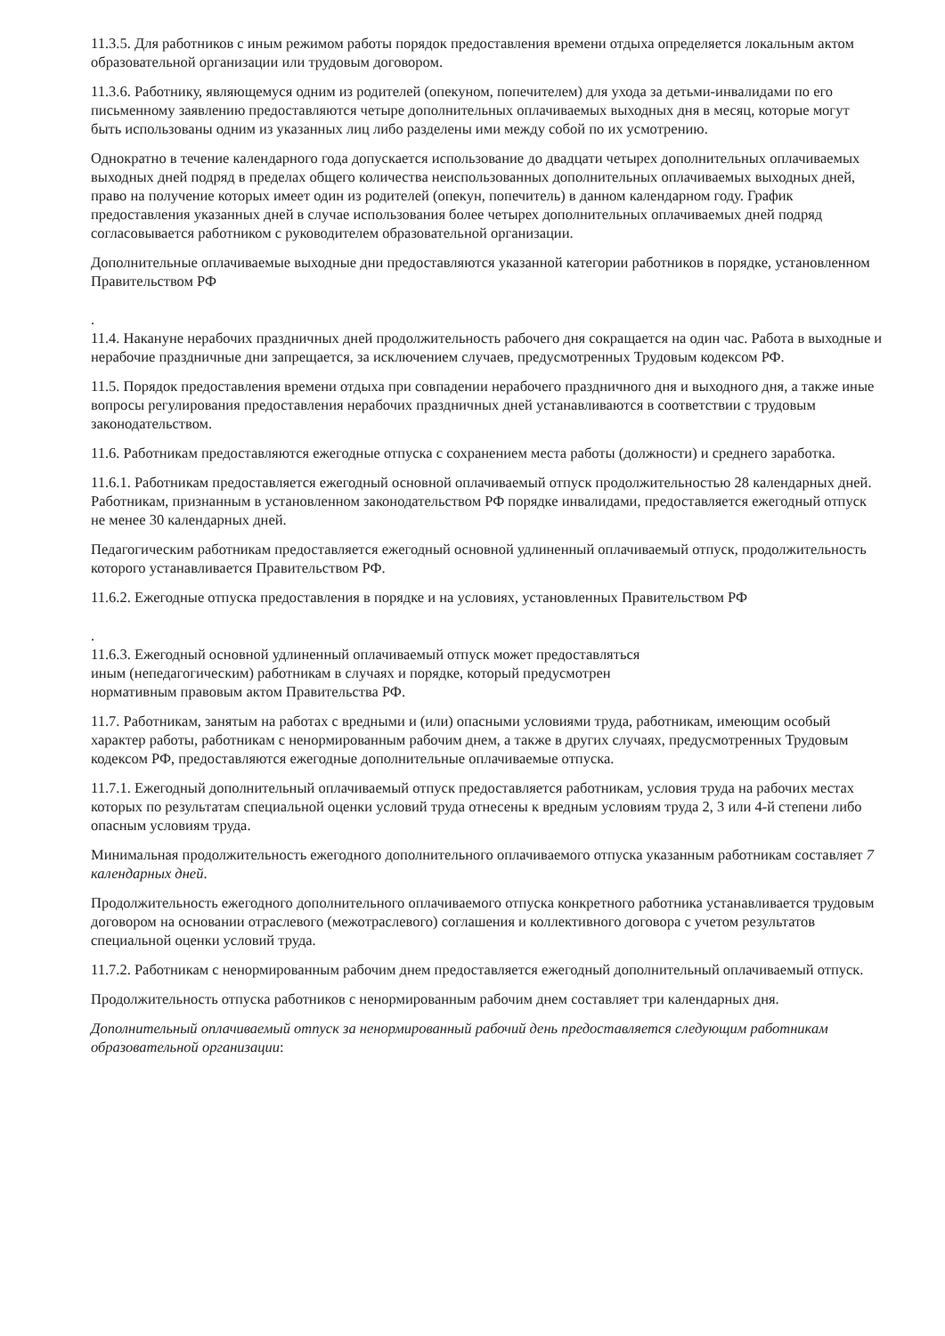11.3.5. Для работников с иным режимом работы порядок предоставления времени отдыха определяется локальным актом образовательной организации или трудовым договором.
11.3.6. Работнику, являющемуся одним из родителей (опекуном, попечителем) для ухода за детьми-инвалидами по его письменному заявлению предоставляются четыре дополнительных оплачиваемых выходных дня в месяц, которые могут быть использованы одним из указанных лиц либо разделены ими между собой по их усмотрению.
Однократно в течение календарного года допускается использование до двадцати четырех дополнительных оплачиваемых выходных дней подряд в пределах общего количества неиспользованных дополнительных оплачиваемых выходных дней, право на получение которых имеет один из родителей (опекун, попечитель) в данном календарном году. График предоставления указанных дней в случае использования более четырех дополнительных оплачиваемых дней подряд согласовывается работником с руководителем образовательной организации.
Дополнительные оплачиваемые выходные дни предоставляются указанной категории работников в порядке, установленном Правительством РФ
.
11.4. Накануне нерабочих праздничных дней продолжительность рабочего дня сокращается на один час. Работа в выходные и нерабочие праздничные дни запрещается, за исключением случаев, предусмотренных Трудовым кодексом РФ.
11.5. Порядок предоставления времени отдыха при совпадении нерабочего праздничного дня и выходного дня, а также иные вопросы регулирования предоставления нерабочих праздничных дней устанавливаются в соответствии с трудовым законодательством.
11.6. Работникам предоставляются ежегодные отпуска с сохранением места работы (должности) и среднего заработка.
11.6.1. Работникам предоставляется ежегодный основной оплачиваемый отпуск продолжительностью 28 календарных дней. Работникам, признанным в установленном законодательством РФ порядке инвалидами, предоставляется ежегодный отпуск не менее 30 календарных дней.
Педагогическим работникам предоставляется ежегодный основной удлиненный оплачиваемый отпуск, продолжительность которого устанавливается Правительством РФ.
11.6.2. Ежегодные отпуска предоставления в порядке и на условиях, установленных Правительством РФ
.
11.6.3. Ежегодный основной удлиненный оплачиваемый отпуск может предоставляться
иным (непедагогическим) работникам в случаях и порядке, который предусмотрен
нормативным правовым актом Правительства РФ.
11.7. Работникам, занятым на работах с вредными и (или) опасными условиями труда, работникам, имеющим особый характер работы, работникам с ненормированным рабочим днем, а также в других случаях, предусмотренных Трудовым кодексом РФ, предоставляются ежегодные дополнительные оплачиваемые отпуска.
11.7.1. Ежегодный дополнительный оплачиваемый отпуск предоставляется работникам, условия труда на рабочих местах которых по результатам специальной оценки условий труда отнесены к вредным условиям труда 2, 3 или 4-й степени либо опасным условиям труда.
Минимальная продолжительность ежегодного дополнительного оплачиваемого отпуска указанным работникам составляет 7 календарных дней.
Продолжительность ежегодного дополнительного оплачиваемого отпуска конкретного работника устанавливается трудовым договором на основании отраслевого (межотраслевого) соглашения и коллективного договора с учетом результатов специальной оценки условий труда.
11.7.2. Работникам с ненормированным рабочим днем предоставляется ежегодный дополнительный оплачиваемый отпуск.
Продолжительность отпуска работников с ненормированным рабочим днем составляет три календарных дня.
Дополнительный оплачиваемый отпуск за ненормированный рабочий день предоставляется следующим работникам образовательной организации: